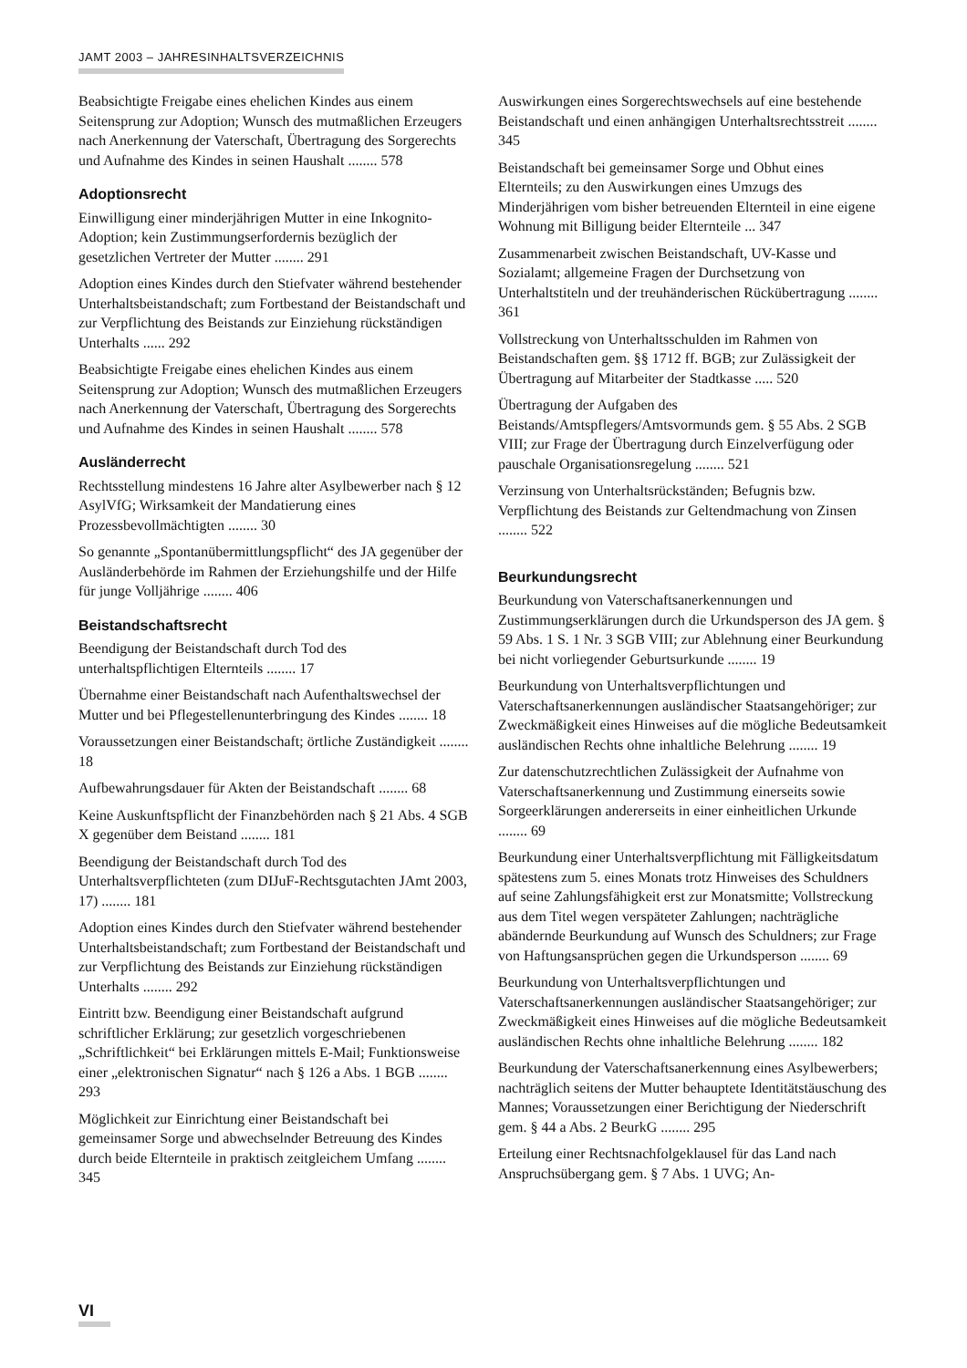JAMT 2003 – JAHRESINHALTSVERZEICHNIS
Beabsichtigte Freigabe eines ehelichen Kindes aus einem Seitensprung zur Adoption; Wunsch des mutmaßlichen Erzeugers nach Anerkennung der Vaterschaft, Übertragung des Sorgerechts und Aufnahme des Kindes in seinen Haushalt ........ 578
Adoptionsrecht
Einwilligung einer minderjährigen Mutter in eine Inkognito-Adoption; kein Zustimmungserfordernis bezüglich der gesetzlichen Vertreter der Mutter ........ 291
Adoption eines Kindes durch den Stiefvater während bestehender Unterhaltsbeistandschaft; zum Fortbestand der Beistandschaft und zur Verpflichtung des Beistands zur Einziehung rückständigen Unterhalts ...... 292
Beabsichtigte Freigabe eines ehelichen Kindes aus einem Seitensprung zur Adoption; Wunsch des mutmaßlichen Erzeugers nach Anerkennung der Vaterschaft, Übertragung des Sorgerechts und Aufnahme des Kindes in seinen Haushalt ........ 578
Ausländerrecht
Rechtsstellung mindestens 16 Jahre alter Asylbewerber nach § 12 AsylVfG; Wirksamkeit der Mandatierung eines Prozessbevollmächtigten ........ 30
So genannte „Spontanübermittlungspflicht“ des JA gegenüber der Ausländerbehörde im Rahmen der Erziehungshilfe und der Hilfe für junge Volljährige ........ 406
Beistandschaftsrecht
Beendigung der Beistandschaft durch Tod des unterhaltspflichtigen Elternteils ........ 17
Übernahme einer Beistandschaft nach Aufenthaltswechsel der Mutter und bei Pflegestellenunterbringung des Kindes ........ 18
Voraussetzungen einer Beistandschaft; örtliche Zuständigkeit ........ 18
Aufbewahrungsdauer für Akten der Beistandschaft ........ 68
Keine Auskunftspflicht der Finanzbehörden nach § 21 Abs. 4 SGB X gegenüber dem Beistand ........ 181
Beendigung der Beistandschaft durch Tod des Unterhaltsverpflichteten (zum DIJuF-Rechtsgutachten JAmt 2003, 17) ........ 181
Adoption eines Kindes durch den Stiefvater während bestehender Unterhaltsbeistandschaft; zum Fortbestand der Beistandschaft und zur Verpflichtung des Beistands zur Einziehung rückständigen Unterhalts ........ 292
Eintritt bzw. Beendigung einer Beistandschaft aufgrund schriftlicher Erklärung; zur gesetzlich vorgeschriebenen „Schriftlichkeit“ bei Erklärungen mittels E-Mail; Funktionsweise einer „elektronischen Signatur“ nach § 126 a Abs. 1 BGB ........ 293
Möglichkeit zur Einrichtung einer Beistandschaft bei gemeinsamer Sorge und abwechselnder Betreuung des Kindes durch beide Elternteile in praktisch zeitgleichem Umfang ........ 345
Auswirkungen eines Sorgerechtswechsels auf eine bestehende Beistandschaft und einen anhängigen Unterhaltsrechtsstreit ........ 345
Beistandschaft bei gemeinsamer Sorge und Obhut eines Elternteils; zu den Auswirkungen eines Umzugs des Minderjährigen vom bisher betreuenden Elternteil in eine eigene Wohnung mit Billigung beider Elternteile ... 347
Zusammenarbeit zwischen Beistandschaft, UV-Kasse und Sozialamt; allgemeine Fragen der Durchsetzung von Unterhaltstiteln und der treuhänderischen Rückübertragung ........ 361
Vollstreckung von Unterhaltsschulden im Rahmen von Beistandschaften gem. §§ 1712 ff. BGB; zur Zulässigkeit der Übertragung auf Mitarbeiter der Stadtkasse ..... 520
Übertragung der Aufgaben des Beistands/Amtspflegers/Amtsvormunds gem. § 55 Abs. 2 SGB VIII; zur Frage der Übertragung durch Einzelverfügung oder pauschale Organisationsregelung ........ 521
Verzinsung von Unterhaltsrückständen; Befugnis bzw. Verpflichtung des Beistands zur Geltendmachung von Zinsen ........ 522
Beurkundungsrecht
Beurkundung von Vaterschaftsanerkennungen und Zustimmungserklärungen durch die Urkundsperson des JA gem. § 59 Abs. 1 S. 1 Nr. 3 SGB VIII; zur Ablehnung einer Beurkundung bei nicht vorliegender Geburtsurkunde ........ 19
Beurkundung von Unterhaltsverpflichtungen und Vaterschaftsanerkennungen ausländischer Staatsangehöriger; zur Zweckmäßigkeit eines Hinweises auf die mögliche Bedeutsamkeit ausländischen Rechts ohne inhaltliche Belehrung ........ 19
Zur datenschutzrechtlichen Zulässigkeit der Aufnahme von Vaterschaftsanerkennung und Zustimmung einerseits sowie Sorgeerklärungen andererseits in einer einheitlichen Urkunde ........ 69
Beurkundung einer Unterhaltsverpflichtung mit Fälligkeitsdatum spätestens zum 5. eines Monats trotz Hinweises des Schuldners auf seine Zahlungsfähigkeit erst zur Monatsmitte; Vollstreckung aus dem Titel wegen verspäteter Zahlungen; nachträgliche abändernde Beurkundung auf Wunsch des Schuldners; zur Frage von Haftungsansprüchen gegen die Urkundsperson ........ 69
Beurkundung von Unterhaltsverpflichtungen und Vaterschaftsanerkennungen ausländischer Staatsangehöriger; zur Zweckmäßigkeit eines Hinweises auf die mögliche Bedeutsamkeit ausländischen Rechts ohne inhaltliche Belehrung ........ 182
Beurkundung der Vaterschaftsanerkennung eines Asylbewerbers; nachträglich seitens der Mutter behauptete Identitätstäuschung des Mannes; Voraussetzungen einer Berichtigung der Niederschrift gem. § 44 a Abs. 2 BeurkG ........ 295
Erteilung einer Rechtsnachfolgeklausel für das Land nach Anspruchsübergang gem. § 7 Abs. 1 UVG; An-
VI